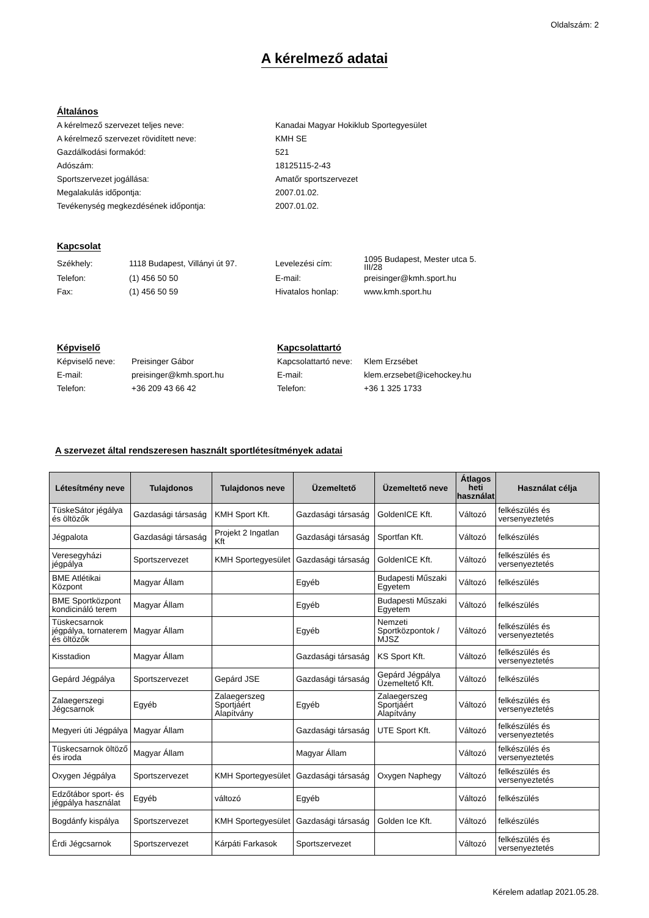Oldalszám: 2
A kérelmező adatai
Általános
| A kérelmező szervezet teljes neve: | Kanadai Magyar Hokiklub Sportegyesület |
| A kérelmező szervezet rövidített neve: | KMH SE |
| Gazdálkodási formakód: | 521 |
| Adószám: | 18125115-2-43 |
| Sportszervezet jogállása: | Amatőr sportszervezet |
| Megalakulás időpontja: | 2007.01.02. |
| Tevékenység megkezdésének időpontja: | 2007.01.02. |
Kapcsolat
| Székhely: | 1118 Budapest, Villányi út 97. | Levelezési cím: | 1095 Budapest, Mester utca 5. III/28 |
| Telefon: | (1) 456 50 50 | E-mail: | preisinger@kmh.sport.hu |
| Fax: | (1) 456 50 59 | Hivatalos honlap: | www.kmh.sport.hu |
Képviselő
| Képviselő neve: | Preisinger Gábor |
| E-mail: | preisinger@kmh.sport.hu |
| Telefon: | +36 209 43 66 42 |
Kapcsolattartó
| Kapcsolattartó neve: | Klem Erzsébet |
| E-mail: | klem.erzsebet@icehockey.hu |
| Telefon: | +36 1 325 1733 |
A szervezet által rendszeresen használt sportlétesítmények adatai
| Létesítmény neve | Tulajdonos | Tulajdonos neve | Üzemeltető | Üzemeltető neve | Átlagos heti használat | Használat célja |
| --- | --- | --- | --- | --- | --- | --- |
| TüskeSátor jégálya és öltözők | Gazdasági társaság | KMH Sport Kft. | Gazdasági társaság | GoldenICE Kft. | Változó | felkészülés és versenyeztetés |
| Jégpalota | Gazdasági társaság | Projekt 2 Ingatlan Kft | Gazdasági társaság | Sportfan Kft. | Változó | felkészülés |
| Veresegyházi jégpálya | Sportszervezet | KMH Sportegyesület | Gazdasági társaság | GoldenICE Kft. | Változó | felkészülés és versenyeztetés |
| BME Atlétikai Központ | Magyar Állam | | Egyéb | Budapesti Műszaki Egyetem | Változó | felkészülés |
| BME Sportközpont kondicináló terem | Magyar Állam | | Egyéb | Budapesti Műszaki Egyetem | Változó | felkészülés |
| Tüskecsarnok jégpálya, tornaterem és öltözők | Magyar Állam | | Egyéb | Nemzeti Sportközpontok / MJSZ | Változó | felkészülés és versenyeztetés |
| Kisstadion | Magyar Állam | | Gazdasági társaság | KS Sport Kft. | Változó | felkészülés és versenyeztetés |
| Gepárd Jégpálya | Sportszervezet | Gepárd JSE | Gazdasági társaság | Gepárd Jégpálya Üzemeltető Kft. | Változó | felkészülés |
| Zalaegerszegi Jégcsarnok | Egyéb | Zalaegerszeg Sportjáért Alapítvány | Egyéb | Zalaegerszeg Sportjáért Alapítvány | Változó | felkészülés és versenyeztetés |
| Megyeri úti Jégpálya | Magyar Állam | | Gazdasági társaság | UTE Sport Kft. | Változó | felkészülés és versenyeztetés |
| Tüskecsarnok öltöző és iroda | Magyar Állam | | Magyar Állam | | Változó | felkészülés és versenyeztetés |
| Oxygen Jégpálya | Sportszervezet | KMH Sportegyesület | Gazdasági társaság | Oxygen Naphegy | Változó | felkészülés és versenyeztetés |
| Edzőtábor sport- és jégpálya használat | Egyéb | változó | Egyéb | | Változó | felkészülés |
| Bogdánfy kispálya | Sportszervezet | KMH Sportegyesület | Gazdasági társaság | Golden Ice Kft. | Változó | felkészülés |
| Érdi Jégcsarnok | Sportszervezet | Kárpáti Farkasok | Sportszervezet | | Változó | felkészülés és versenyeztetés |
Kérelem adatlap 2021.05.28.